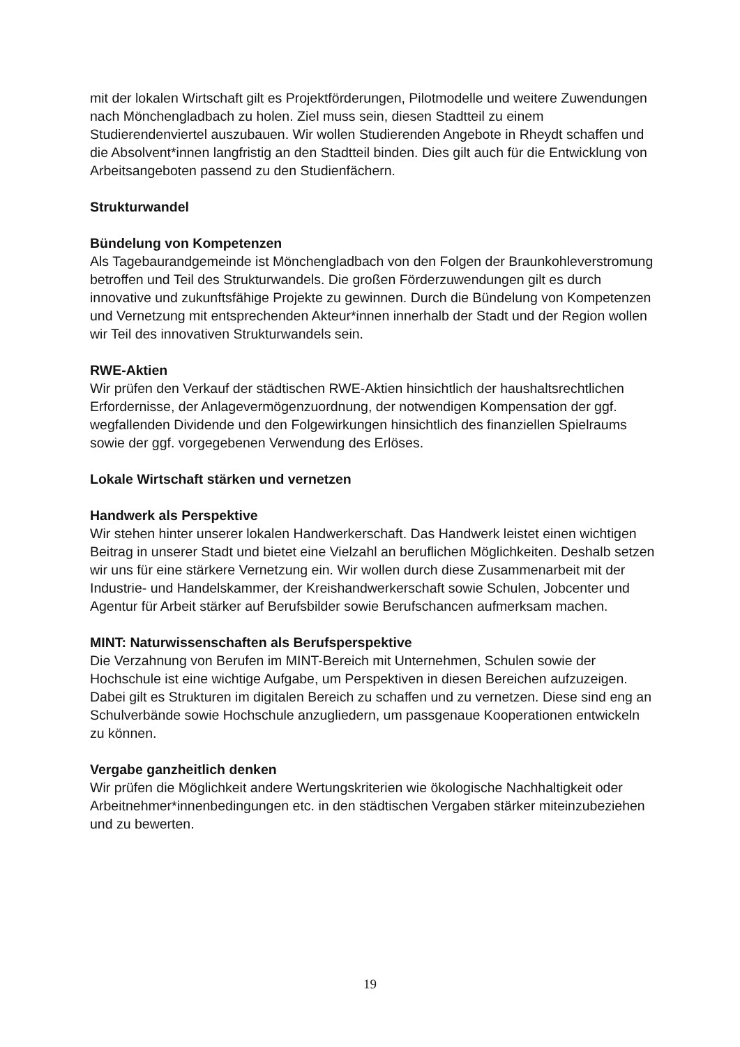mit der lokalen Wirtschaft gilt es Projektförderungen, Pilotmodelle und weitere Zuwendungen nach Mönchengladbach zu holen. Ziel muss sein, diesen Stadtteil zu einem Studierendenviertel auszubauen. Wir wollen Studierenden Angebote in Rheydt schaffen und die Absolvent*innen langfristig an den Stadtteil binden. Dies gilt auch für die Entwicklung von Arbeitsangeboten passend zu den Studienfächern.
Strukturwandel
Bündelung von Kompetenzen
Als Tagebaurandgemeinde ist Mönchengladbach von den Folgen der Braunkohleverstromung betroffen und Teil des Strukturwandels. Die großen Förderzuwendungen gilt es durch innovative und zukunftsfähige Projekte zu gewinnen. Durch die Bündelung von Kompetenzen und Vernetzung mit entsprechenden Akteur*innen innerhalb der Stadt und der Region wollen wir Teil des innovativen Strukturwandels sein.
RWE-Aktien
Wir prüfen den Verkauf der städtischen RWE-Aktien hinsichtlich der haushaltsrechtlichen Erfordernisse, der Anlagevermögenzuordnung, der notwendigen Kompensation der ggf. wegfallenden Dividende und den Folgewirkungen hinsichtlich des finanziellen Spielraums sowie der ggf. vorgegebenen Verwendung des Erlöses.
Lokale Wirtschaft stärken und vernetzen
Handwerk als Perspektive
Wir stehen hinter unserer lokalen Handwerkerschaft. Das Handwerk leistet einen wichtigen Beitrag in unserer Stadt und bietet eine Vielzahl an beruflichen Möglichkeiten. Deshalb setzen wir uns für eine stärkere Vernetzung ein. Wir wollen durch diese Zusammenarbeit mit der Industrie- und Handelskammer, der Kreishandwerkerschaft sowie Schulen, Jobcenter und Agentur für Arbeit stärker auf Berufsbilder sowie Berufschancen aufmerksam machen.
MINT: Naturwissenschaften als Berufsperspektive
Die Verzahnung von Berufen im MINT-Bereich mit Unternehmen, Schulen sowie der Hochschule ist eine wichtige Aufgabe, um Perspektiven in diesen Bereichen aufzuzeigen. Dabei gilt es Strukturen im digitalen Bereich zu schaffen und zu vernetzen. Diese sind eng an Schulverbände sowie Hochschule anzugliedern, um passgenaue Kooperationen entwickeln zu können.
Vergabe ganzheitlich denken
Wir prüfen die Möglichkeit andere Wertungskriterien wie ökologische Nachhaltigkeit oder Arbeitnehmer*innenbedingungen etc. in den städtischen Vergaben stärker miteinzubeziehen und zu bewerten.
19